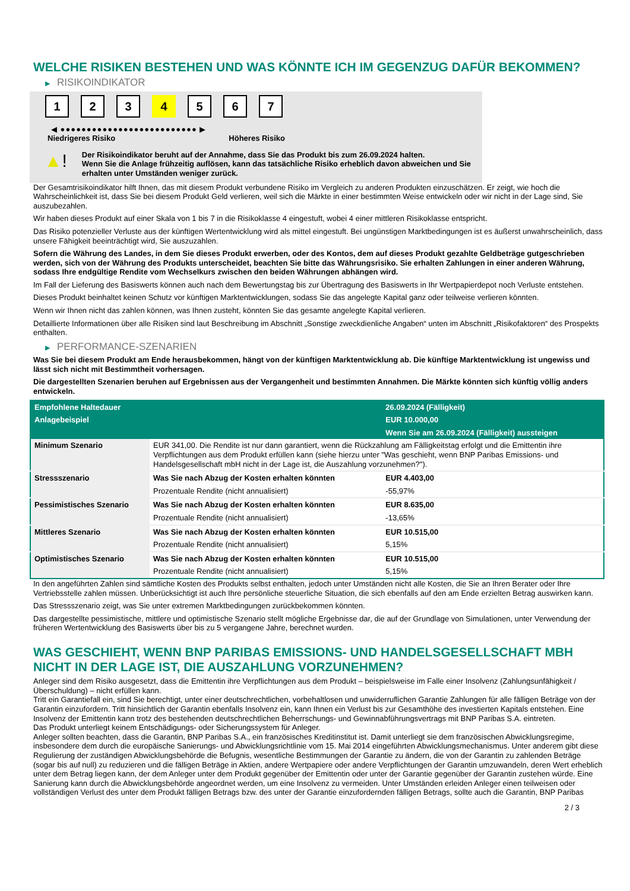WELCHE RISIKEN BESTEHEN UND WAS KÖNNTE ICH IM GEGENZUG DAFÜR BEKOMMEN?
▶ RISIKOINDIKATOR
1 2 3 4 5 6 7
◀ ●●●●●●●●●●●●●●●●●●●●●●●●●● ▶
Niedrigeres Risiko Höheres Risiko
▲!
Der Risikoindikator beruht auf der Annahme, dass Sie das Produkt bis zum 26.09.2024 halten.
Wenn Sie die Anlage frühzeitig auflösen, kann das tatsächliche Risiko erheblich davon abweichen und Sie erhalten unter Umständen weniger zurück.
Der Gesamtrisikoindikator hilft Ihnen, das mit diesem Produkt verbundene Risiko im Vergleich zu anderen Produkten einzuschätzen. Er zeigt, wie hoch die Wahrscheinlichkeit ist, dass Sie bei diesem Produkt Geld verlieren, weil sich die Märkte in einer bestimmten Weise entwickeln oder wir nicht in der Lage sind, Sie auszubezahlen.
Wir haben dieses Produkt auf einer Skala von 1 bis 7 in die Risikoklasse 4 eingestuft, wobei 4 einer mittleren Risikoklasse entspricht.
Das Risiko potenzieller Verluste aus der künftigen Wertentwicklung wird als mittel eingestuft. Bei ungünstigen Marktbedingungen ist es äußerst unwahrscheinlich, dass unsere Fähigkeit beeinträchtigt wird, Sie auszuzahlen.
Sofern die Währung des Landes, in dem Sie dieses Produkt erwerben, oder des Kontos, dem auf dieses Produkt gezahlte Geldbeträge gutgeschrieben werden, sich von der Währung des Produkts unterscheidet, beachten Sie bitte das Währungsrisiko. Sie erhalten Zahlungen in einer anderen Währung, sodass Ihre endgültige Rendite vom Wechselkurs zwischen den beiden Währungen abhängen wird.
Im Fall der Lieferung des Basiswerts können auch nach dem Bewertungstag bis zur Übertragung des Basiswerts in Ihr Wertpapierdepot noch Verluste entstehen.
Dieses Produkt beinhaltet keinen Schutz vor künftigen Marktentwicklungen, sodass Sie das angelegte Kapital ganz oder teilweise verlieren könnten.
Wenn wir Ihnen nicht das zahlen können, was Ihnen zusteht, könnten Sie das gesamte angelegte Kapital verlieren.
Detaillierte Informationen über alle Risiken sind laut Beschreibung im Abschnitt „Sonstige zweckdienliche Angaben“ unten im Abschnitt „Risikofaktoren“ des Prospekts enthalten.
▶ PERFORMANCE-SZENARIEN
Was Sie bei diesem Produkt am Ende herausbekommen, hängt von der künftigen Marktentwicklung ab. Die künftige Marktentwicklung ist ungewiss und lässt sich nicht mit Bestimmtheit vorhersagen.
Die dargestellten Szenarien beruhen auf Ergebnissen aus der Vergangenheit und bestimmten Annahmen. Die Märkte könnten sich künftig völlig anders entwickeln.
| Empfohlene Haltedauer | | 26.09.2024 (Fälligkeit) |
| Anlagebeispiel | | EUR 10.000,00 |
| | | Wenn Sie am 26.09.2024 (Fälligkeit) aussteigen |
| Minimum Szenario | EUR 341,00. Die Rendite ist nur dann garantiert, wenn die Rückzahlung am Fälligkeitstag erfolgt und die Emittentin ihre Verpflichtungen aus dem Produkt erfüllen kann (siehe hierzu unter "Was geschieht, wenn BNP Paribas Emissions- und Handelsgesellschaft mbH nicht in der Lage ist, die Auszahlung vorzunehmen?"). | |
| Stressszenario | Was Sie nach Abzug der Kosten erhalten könnten | EUR 4.403,00 |
| | Prozentuale Rendite (nicht annualisiert) | -55,97% |
| Pessimistisches Szenario | Was Sie nach Abzug der Kosten erhalten könnten | EUR 8.635,00 |
| | Prozentuale Rendite (nicht annualisiert) | -13,65% |
| Mittleres Szenario | Was Sie nach Abzug der Kosten erhalten könnten | EUR 10.515,00 |
| | Prozentuale Rendite (nicht annualisiert) | 5,15% |
| Optimistisches Szenario | Was Sie nach Abzug der Kosten erhalten könnten | EUR 10.515,00 |
| | Prozentuale Rendite (nicht annualisiert) | 5,15% |
In den angeführten Zahlen sind sämtliche Kosten des Produkts selbst enthalten, jedoch unter Umständen nicht alle Kosten, die Sie an Ihren Berater oder Ihre Vertriebsstelle zahlen müssen. Unberücksichtigt ist auch Ihre persönliche steuerliche Situation, die sich ebenfalls auf den am Ende erzielten Betrag auswirken kann.
Das Stressszenario zeigt, was Sie unter extremen Marktbedingungen zurückbekommen könnten.
Das dargestellte pessimistische, mittlere und optimistische Szenario stellt mögliche Ergebnisse dar, die auf der Grundlage von Simulationen, unter Verwendung der früheren Wertentwicklung des Basiswerts über bis zu 5 vergangene Jahre, berechnet wurden.
WAS GESCHIEHT, WENN BNP PARIBAS EMISSIONS- UND HANDELSGESELLSCHAFT MBH NICHT IN DER LAGE IST, DIE AUSZAHLUNG VORZUNEHMEN?
Anleger sind dem Risiko ausgesetzt, dass die Emittentin ihre Verpflichtungen aus dem Produkt – beispielsweise im Falle einer Insolvenz (Zahlungsunfähigkeit / Überschuldung) – nicht erfüllen kann.
Tritt ein Garantiefall ein, sind Sie berechtigt, unter einer deutschrechtlichen, vorbehaltlosen und unwiderruflichen Garantie Zahlungen für alle fälligen Beträge von der Garantin einzufordern. Tritt hinsichtlich der Garantin ebenfalls Insolvenz ein, kann Ihnen ein Verlust bis zur Gesamthöhe des investierten Kapitals entstehen. Eine Insolvenz der Emittentin kann trotz des bestehenden deutschrechtlichen Beherrschungs- und Gewinnabführungsvertrags mit BNP Paribas S.A. eintreten.
Das Produkt unterliegt keinem Entschädigungs- oder Sicherungssystem für Anleger.
Anleger sollten beachten, dass die Garantin, BNP Paribas S.A., ein französisches Kreditinstitut ist. Damit unterliegt sie dem französischen Abwicklungsregime, insbesondere dem durch die europäische Sanierungs- und Abwicklungsrichtlinie vom 15. Mai 2014 eingeführten Abwicklungsmechanismus. Unter anderem gibt diese Regulierung der zuständigen Abwicklungsbehörde die Befugnis, wesentliche Bestimmungen der Garantie zu ändern, die von der Garantin zu zahlenden Beträge (sogar bis auf null) zu reduzieren und die fälligen Beträge in Aktien, andere Wertpapiere oder andere Verpflichtungen der Garantin umzuwandeln, deren Wert erheblich unter dem Betrag liegen kann, der dem Anleger unter dem Produkt gegenüber der Emittentin oder unter der Garantie gegenüber der Garantin zustehen würde. Eine Sanierung kann durch die Abwicklungsbehörde angeordnet werden, um eine Insolvenz zu vermeiden. Unter Umständen erleiden Anleger einen teilweisen oder vollständigen Verlust des unter dem Produkt fälligen Betrags bzw. des unter der Garantie einzufordernden fälligen Betrags, sollte auch die Garantin, BNP Paribas
2 / 3